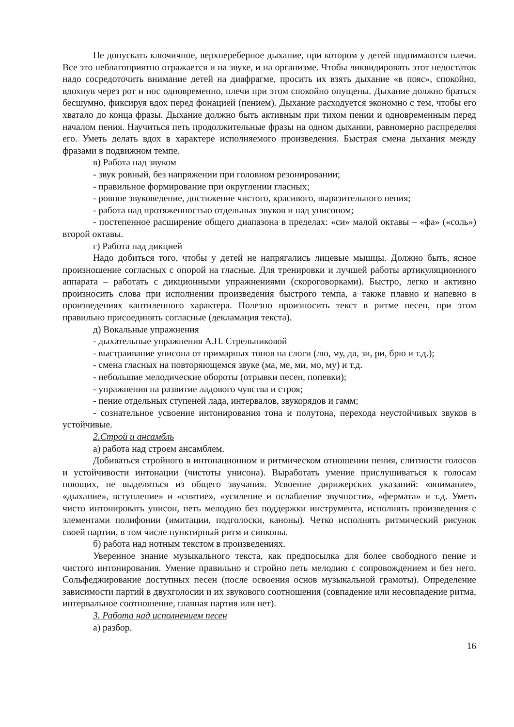Не допускать ключичное, верхнереберное дыхание, при котором у детей поднимаются плечи. Все это неблагоприятно отражается и на звуке, и на организме. Чтобы ликвидировать этот недостаток надо сосредоточить внимание детей на диафрагме, просить их взять дыхание «в пояс», спокойно, вдохнув через рот и нос одновременно, плечи при этом спокойно опущены. Дыхание должно браться бесшумно, фиксируя вдох перед фонацией (пением). Дыхание расходуется экономно с тем, чтобы его хватало до конца фразы. Дыхание должно быть активным при тихом пении и одновременным перед началом пения. Научиться петь продолжительные фразы на одном дыхании, равномерно распределяя его. Уметь делать вдох в характере исполняемого произведения. Быстрая смена дыхания между фразами в подвижном темпе.
в) Работа над звуком
- звук ровный, без напряжении при головном резонировании;
- правильное формирование при округлении гласных;
- ровное звуковедение, достижение чистого, красивого, выразительного пения;
- работа над протяженностью отдельных звуков и над унисоном;
- постепенное расширение общего диапазона в пределах: «си» малой октавы – «фа» («соль») второй октавы.
г) Работа над дикцией
Надо добиться того, чтобы у детей не напрягались лицевые мышцы. Должно быть, ясное произношение согласных с опорой на гласные. Для тренировки и лучшей работы артикуляционного аппарата – работать с дикционными упражнениями (скороговорками). Быстро, легко и активно произносить слова при исполнении произведения быстрого темпа, а также плавно и напевно в произведениях кантиленного характера. Полезно произносить текст в ритме песен, при этом правильно присоединять согласные (декламация текста).
д) Вокальные упражнения
- дыхательные упражнения А.Н. Стрельниковой
- выстраивание унисона от примарных тонов на слоги (лю, му, да, зи, ри, брю и т.д.);
- смена гласных на повторяющемся звуке (ма, ме, ми, мо, му) и т.д.
- небольшие мелодические обороты (отрывки песен, попевки);
- упражнения на развитие ладового чувства и строя;
- пение отдельных ступеней лада, интервалов, звукорядов и гамм;
- сознательное усвоение интонирования тона и полутона, перехода неустойчивых звуков в устойчивые.
2.Строй и ансамбль
а) работа над строем ансамблем.
Добиваться стройного в интонационном и ритмическом отношении пения, слитности голосов и устойчивости интонации (чистоты унисона). Выработать умение прислушиваться к голосам поющих, не выделяться из общего звучания. Усвоение дирижерских указаний: «внимание», «дыхание», вступление» и «снятие», «усиление и ослабление звучности», «фермата» и т.д. Уметь чисто интонировать унисон, петь мелодию без поддержки инструмента, исполнять произведения с элементами полифонии (имитации, подголоски, каноны). Четко исполнять ритмический рисунок своей партии, в том числе пунктирный ритм и синкопы.
б) работа над нотным текстом в произведениях.
Уверенное знание музыкального текста, как предпосылка для более свободного пение и чистого интонирования. Умение правильно и стройно петь мелодию с сопровождением и без него. Сольфеджирование доступных песен (после освоения основ музыкальной грамоты). Определение зависимости партий в двухголосии и их звукового соотношения (совпадение или несовпадение ритма, интервальное соотношение, главная партия или нет).
3. Работа над исполнением песен
а) разбор.
16